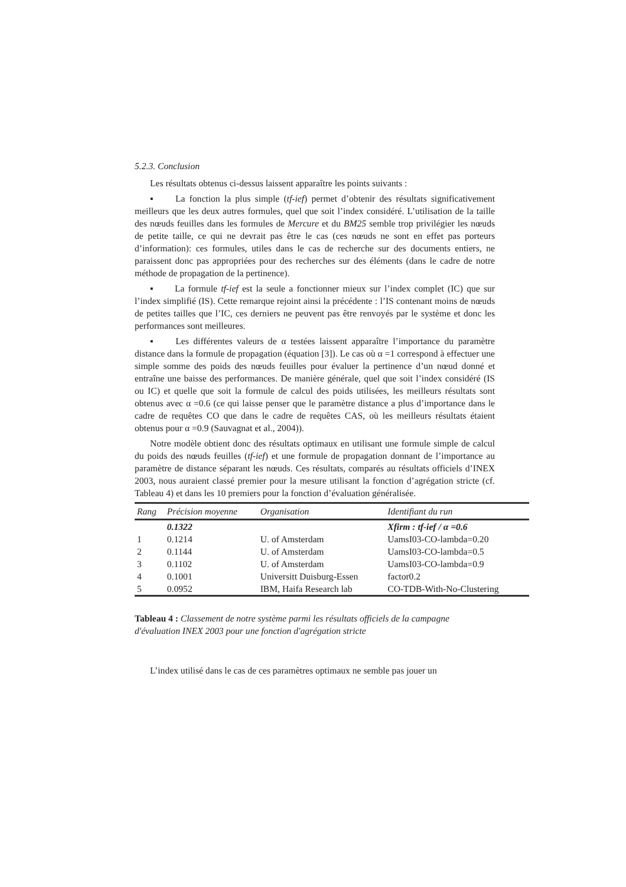5.2.3. Conclusion
Les résultats obtenus ci-dessus laissent apparaître les points suivants :
▪ La fonction la plus simple (tf-ief) permet d’obtenir des résultats significativement meilleurs que les deux autres formules, quel que soit l’index considéré. L’utilisation de la taille des nœuds feuilles dans les formules de Mercure et du BM25 semble trop privilégier les nœuds de petite taille, ce qui ne devrait pas être le cas (ces nœuds ne sont en effet pas porteurs d’information): ces formules, utiles dans le cas de recherche sur des documents entiers, ne paraissent donc pas appropriées pour des recherches sur des éléments (dans le cadre de notre méthode de propagation de la pertinence).
▪ La formule tf-ief est la seule a fonctionner mieux sur l’index complet (IC) que sur l’index simplifié (IS). Cette remarque rejoint ainsi la précédente : l’IS contenant moins de nœuds de petites tailles que l’IC, ces derniers ne peuvent pas être renvoyés par le système et donc les performances sont meilleures.
▪ Les différentes valeurs de α testées laissent apparaître l’importance du paramètre distance dans la formule de propagation (équation [3]). Le cas où α =1 correspond à effectuer une simple somme des poids des nœuds feuilles pour évaluer la pertinence d’un nœud donné et entraîne une baisse des performances. De manière générale, quel que soit l’index considéré (IS ou IC) et quelle que soit la formule de calcul des poids utilisées, les meilleurs résultats sont obtenus avec α =0.6 (ce qui laisse penser que le paramètre distance a plus d’importance dans le cadre de requêtes CO que dans le cadre de requêtes CAS, où les meilleurs résultats étaient obtenus pour α =0.9 (Sauvagnat et al., 2004)).
Notre modèle obtient donc des résultats optimaux en utilisant une formule simple de calcul du poids des nœuds feuilles (tf-ief) et une formule de propagation donnant de l’importance au paramètre de distance séparant les nœuds. Ces résultats, comparés au résultats officiels d’INEX 2003, nous auraient classé premier pour la mesure utilisant la fonction d’agrégation stricte (cf. Tableau 4) et dans les 10 premiers pour la fonction d’évaluation généralisée.
| Rang | Précision moyenne | Organisation | Identifiant du run |
| --- | --- | --- | --- |
| | 0.1322 | | Xfirm : tf-ief / α =0.6 |
| 1 | 0.1214 | U. of Amsterdam | UamsI03-CO-lambda=0.20 |
| 2 | 0.1144 | U. of Amsterdam | UamsI03-CO-lambda=0.5 |
| 3 | 0.1102 | U. of Amsterdam | UamsI03-CO-lambda=0.9 |
| 4 | 0.1001 | Universitt Duisburg-Essen | factor0.2 |
| 5 | 0.0952 | IBM, Haifa Research lab | CO-TDB-With-No-Clustering |
Tableau 4 : Classement de notre système parmi les résultats officiels de la campagne d'évaluation INEX 2003 pour une fonction d'agrégation stricte
L’index utilisé dans le cas de ces paramètres optimaux ne semble pas jouer un